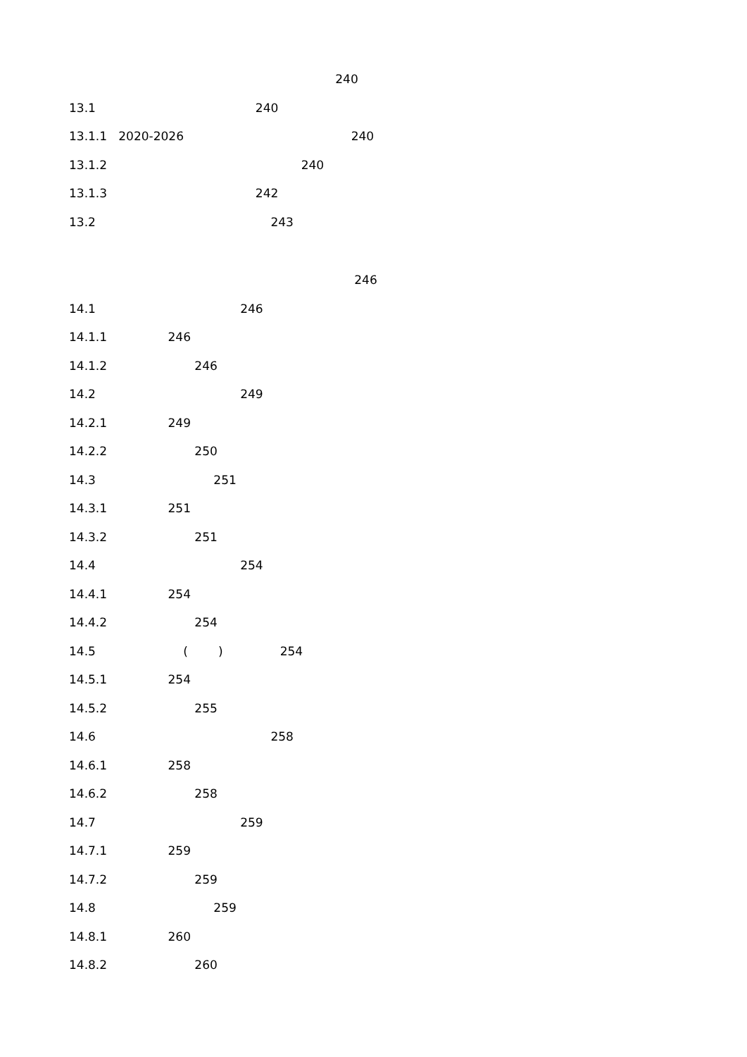240
13.1 240
13.1.1 2020-2026 240
13.1.2 240
13.1.3 242
13.2 243
246
14.1 246
14.1.1 246
14.1.2 246
14.2 249
14.2.1 249
14.2.2 250
14.3 251
14.3.1 251
14.3.2 251
14.4 254
14.4.1 254
14.4.2 254
14.5 ( ) 254
14.5.1 254
14.5.2 255
14.6 258
14.6.1 258
14.6.2 258
14.7 259
14.7.1 259
14.7.2 259
14.8 259
14.8.1 260
14.8.2 260